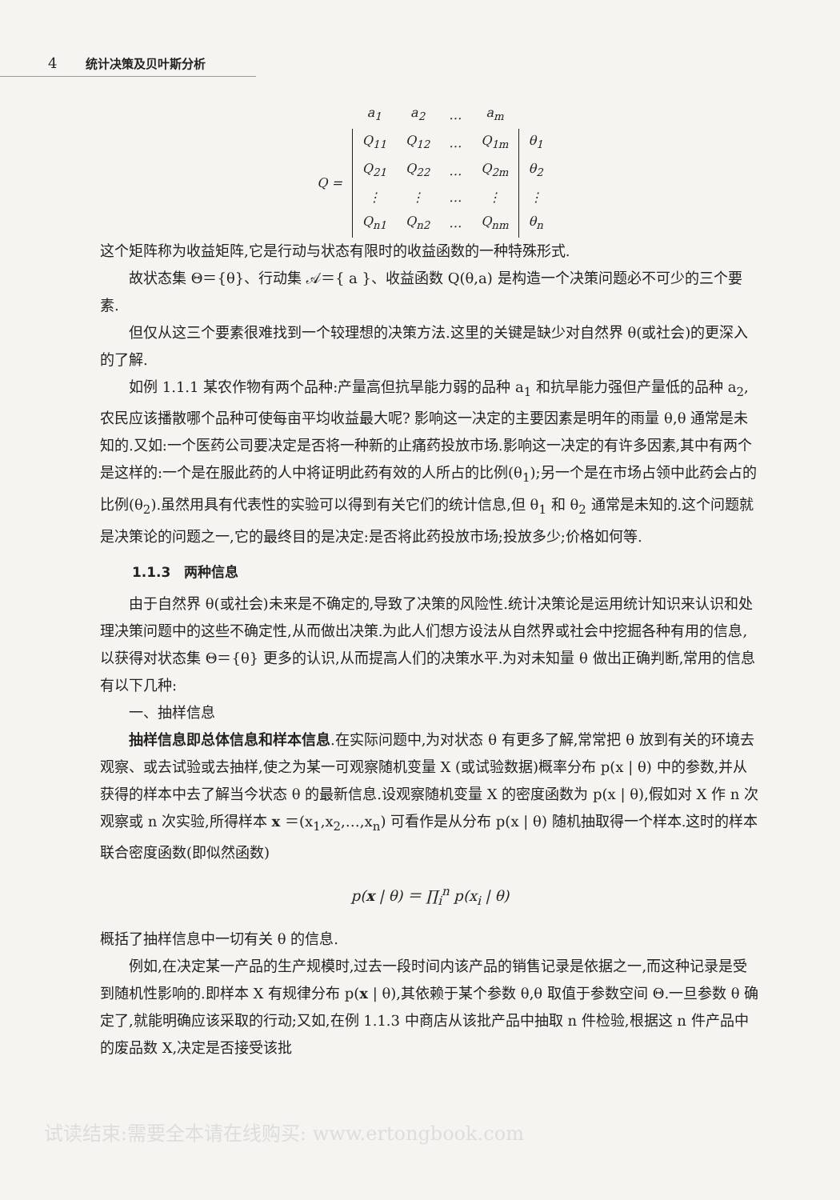4 统计决策及贝叶斯分析
| | a<sub>1</sub> | a<sub>2</sub> | … | a<sub>m</sub> | |
| Q = | Q<sub>11</sub> | Q<sub>12</sub> | … | Q<sub>1m</sub> | θ<sub>1</sub> |
| | Q<sub>21</sub> | Q<sub>22</sub> | … | Q<sub>2m</sub> | θ<sub>2</sub> |
| | ⋮ | ⋮ | … | ⋮ | ⋮ |
| | Q<sub>n1</sub> | Q<sub>n2</sub> | … | Q<sub>nm</sub> | θ<sub>n</sub> |
这个矩阵称为收益矩阵,它是行动与状态有限时的收益函数的一种特殊形式.
故状态集 Θ＝{θ}、行动集 𝒜＝{ a }、收益函数 Q(θ,a) 是构造一个决策问题必不可少的三个要素.
但仅从这三个要素很难找到一个较理想的决策方法.这里的关键是缺少对自然界 θ(或社会)的更深入的了解.
如例 1.1.1 某农作物有两个品种:产量高但抗旱能力弱的品种 a<sub>1</sub> 和抗旱能力强但产量低的品种 a<sub>2</sub>,农民应该播散哪个品种可使每亩平均收益最大呢? 影响这一决定的主要因素是明年的雨量 θ,θ 通常是未知的.又如:一个医药公司要决定是否将一种新的止痛药投放市场.影响这一决定的有许多因素,其中有两个是这样的:一个是在服此药的人中将证明此药有效的人所占的比例(θ<sub>1</sub>);另一个是在市场占领中此药会占的比例(θ<sub>2</sub>).虽然用具有代表性的实验可以得到有关它们的统计信息,但 θ<sub>1</sub> 和 θ<sub>2</sub> 通常是未知的.这个问题就是决策论的问题之一,它的最终目的是决定:是否将此药投放市场;投放多少;价格如何等.
1.1.3　两种信息
由于自然界 θ(或社会)未来是不确定的,导致了决策的风险性.统计决策论是运用统计知识来认识和处理决策问题中的这些不确定性,从而做出决策.为此人们想方设法从自然界或社会中挖掘各种有用的信息,以获得对状态集 Θ＝{θ} 更多的认识,从而提高人们的决策水平.为对未知量 θ 做出正确判断,常用的信息有以下几种:
一、抽样信息
抽样信息即总体信息和样本信息.在实际问题中,为对状态 θ 有更多了解,常常把 θ 放到有关的环境去观察、或去试验或去抽样,使之为某一可观察随机变量 X (或试验数据)概率分布 p(x | θ) 中的参数,并从获得的样本中去了解当今状态 θ 的最新信息.设观察随机变量 X 的密度函数为 p(x | θ),假如对 X 作 n 次观察或 n 次实验,所得样本 x ＝(x<sub>1</sub>,x<sub>2</sub>,…,x<sub>n</sub>) 可看作是从分布 p(x | θ) 随机抽取得一个样本.这时的样本联合密度函数(即似然函数)
p(x | θ) ＝ ∏<sub>i</sub><sup>n</sup> p(x<sub>i</sub> | θ)
概括了抽样信息中一切有关 θ 的信息.
例如,在决定某一产品的生产规模时,过去一段时间内该产品的销售记录是依据之一,而这种记录是受到随机性影响的.即样本 X 有规律分布 p(x | θ),其依赖于某个参数 θ,θ 取值于参数空间 Θ.一旦参数 θ 确定了,就能明确应该采取的行动;又如,在例 1.1.3 中商店从该批产品中抽取 n 件检验,根据这 n 件产品中的废品数 X,决定是否接受该批
试读结束:需要全本请在线购买: www.ertongbook.com